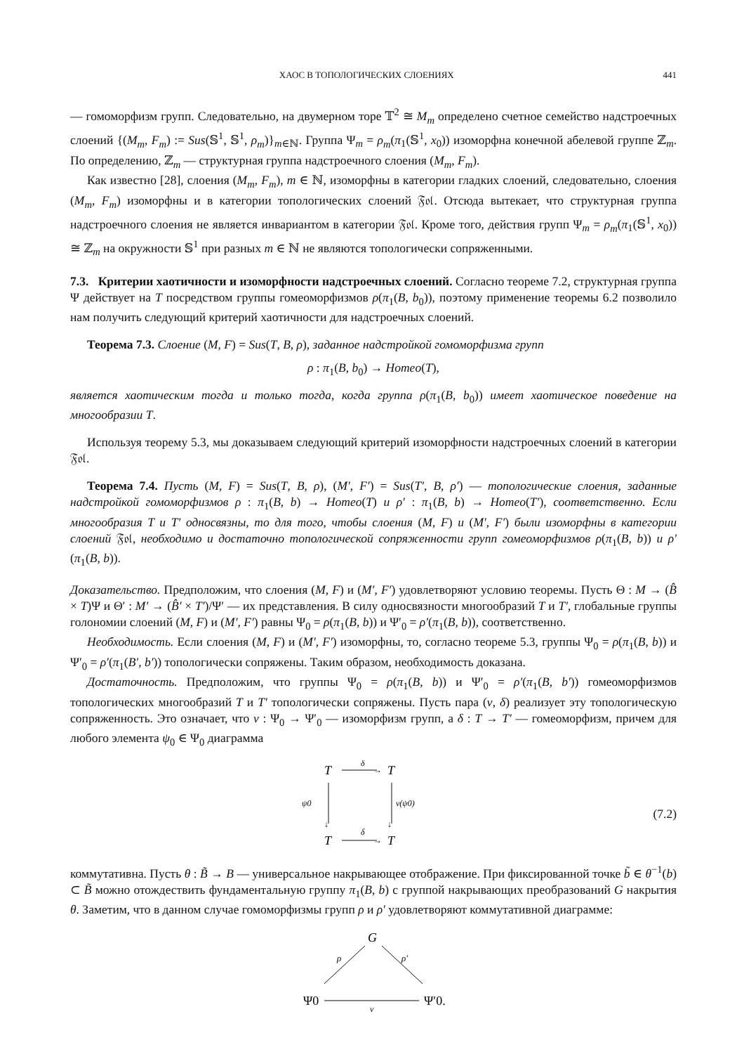ХАОС В ТОПОЛОГИЧЕСКИХ СЛОЕНИЯХ 441
— гомоморфизм групп. Следовательно, на двумерном торе 𝕋<sup>2</sup> ≅ M<sub>m</sub> определено счетное семейство надстроечных слоений {(M<sub>m</sub>, F<sub>m</sub>) := Sus(𝕊<sup>1</sup>, 𝕊<sup>1</sup>, ρ<sub>m</sub>)}<sub>m∈ℕ</sub>. Группа Ψ<sub>m</sub> = ρ<sub>m</sub>(π<sub>1</sub>(𝕊<sup>1</sup>, x<sub>0</sub>)) изоморфна конечной абелевой группе ℤ<sub>m</sub>. По определению, ℤ<sub>m</sub> — структурная группа надстроечного слоения (M<sub>m</sub>, F<sub>m</sub>).
Как известно [28], слоения (M<sub>m</sub>, F<sub>m</sub>), m ∈ ℕ, изоморфны в категории гладких слоений, следовательно, слоения (M<sub>m</sub>, F<sub>m</sub>) изоморфны и в категории топологических слоений 𝔉𝔬𝔩. Отсюда вытекает, что структурная группа надстроечного слоения не является инвариантом в категории 𝔉𝔬𝔩. Кроме того, действия групп Ψ<sub>m</sub> = ρ<sub>m</sub>(π<sub>1</sub>(𝕊<sup>1</sup>, x<sub>0</sub>)) ≅ ℤ<sub>m</sub> на окружности 𝕊<sup>1</sup> при разных m ∈ ℕ не являются топологически сопряженными.
7.3. Критерии хаотичности и изоморфности надстроечных слоений. Согласно теореме 7.2, структурная группа Ψ действует на T посредством группы гомеоморфизмов ρ(π<sub>1</sub>(B, b<sub>0</sub>)), поэтому применение теоремы 6.2 позволило нам получить следующий критерий хаотичности для надстроечных слоений.
Теорема 7.3. Слоение (M, F) = Sus(T, B, ρ), заданное надстройкой гомоморфизма групп
ρ : π<sub>1</sub>(B, b<sub>0</sub>) → Homeo(T),
является хаотическим тогда и только тогда, когда группа ρ(π<sub>1</sub>(B, b<sub>0</sub>)) имеет хаотическое поведение на многообразии T.
Используя теорему 5.3, мы доказываем следующий критерий изоморфности надстроечных слоений в категории 𝔉𝔬𝔩.
Теорема 7.4. Пусть (M, F) = Sus(T, B, ρ), (M′, F′) = Sus(T′, B, ρ′) — топологические слоения, заданные надстройкой гомоморфизмов ρ : π<sub>1</sub>(B, b) → Homeo(T) и ρ′ : π<sub>1</sub>(B, b) → Homeo(T′), соответственно. Если многообразия T и T′ односвязны, то для того, чтобы слоения (M, F) и (M′, F′) были изоморфны в категории слоений 𝔉𝔬𝔩, необходимо и достаточно топологической сопряженности групп гомеоморфизмов ρ(π<sub>1</sub>(B, b)) и ρ′(π<sub>1</sub>(B, b)).
Доказательство. Предположим, что слоения (M, F) и (M′, F′) удовлетворяют условию теоремы. Пусть Θ : M → (B̂ × T)Ψ и Θ′ : M′ → (B̂′ × T′)/Ψ′ — их представления. В силу односвязности многообразий T и T′, глобальные группы голономии слоений (M, F) и (M′, F′) равны Ψ<sub>0</sub> = ρ(π<sub>1</sub>(B, b)) и Ψ′<sub>0</sub> = ρ′(π<sub>1</sub>(B, b)), соответственно.
Необходимость. Если слоения (M, F) и (M′, F′) изоморфны, то, согласно теореме 5.3, группы Ψ<sub>0</sub> = ρ(π<sub>1</sub>(B, b)) и Ψ′<sub>0</sub> = ρ′(π<sub>1</sub>(B′, b′)) топологически сопряжены. Таким образом, необходимость доказана.
Достаточность. Предположим, что группы Ψ<sub>0</sub> = ρ(π<sub>1</sub>(B, b)) и Ψ′<sub>0</sub> = ρ′(π<sub>1</sub>(B, b′)) гомеоморфизмов топологических многообразий T и T′ топологически сопряжены. Пусть пара (ν, δ) реализует эту топологическую сопряженность. Это означает, что ν : Ψ<sub>0</sub> → Ψ′<sub>0</sub> — изоморфизм групп, а δ : T → T′ — гомеоморфизм, причем для любого элемента ψ<sub>0</sub> ∈ Ψ<sub>0</sub> диаграмма
T
δ
→
T
↓
↓
ψ0
ν(ψ0)
T
δ
→
T
(7.2)
коммутативна. Пусть θ : B̃ → B — универсальное накрывающее отображение. При фиксированной точке b̃ ∈ θ<sup>−1</sup>(b) ⊂ B̃ можно отождествить фундаментальную группу π<sub>1</sub>(B, b) с группой накрывающих преобразований G накрытия θ. Заметим, что в данном случае гомоморфизмы групп ρ и ρ′ удовлетворяют коммутативной диаграмме:
G
ρ
ρ′
Ψ0
ν
Ψ′0.